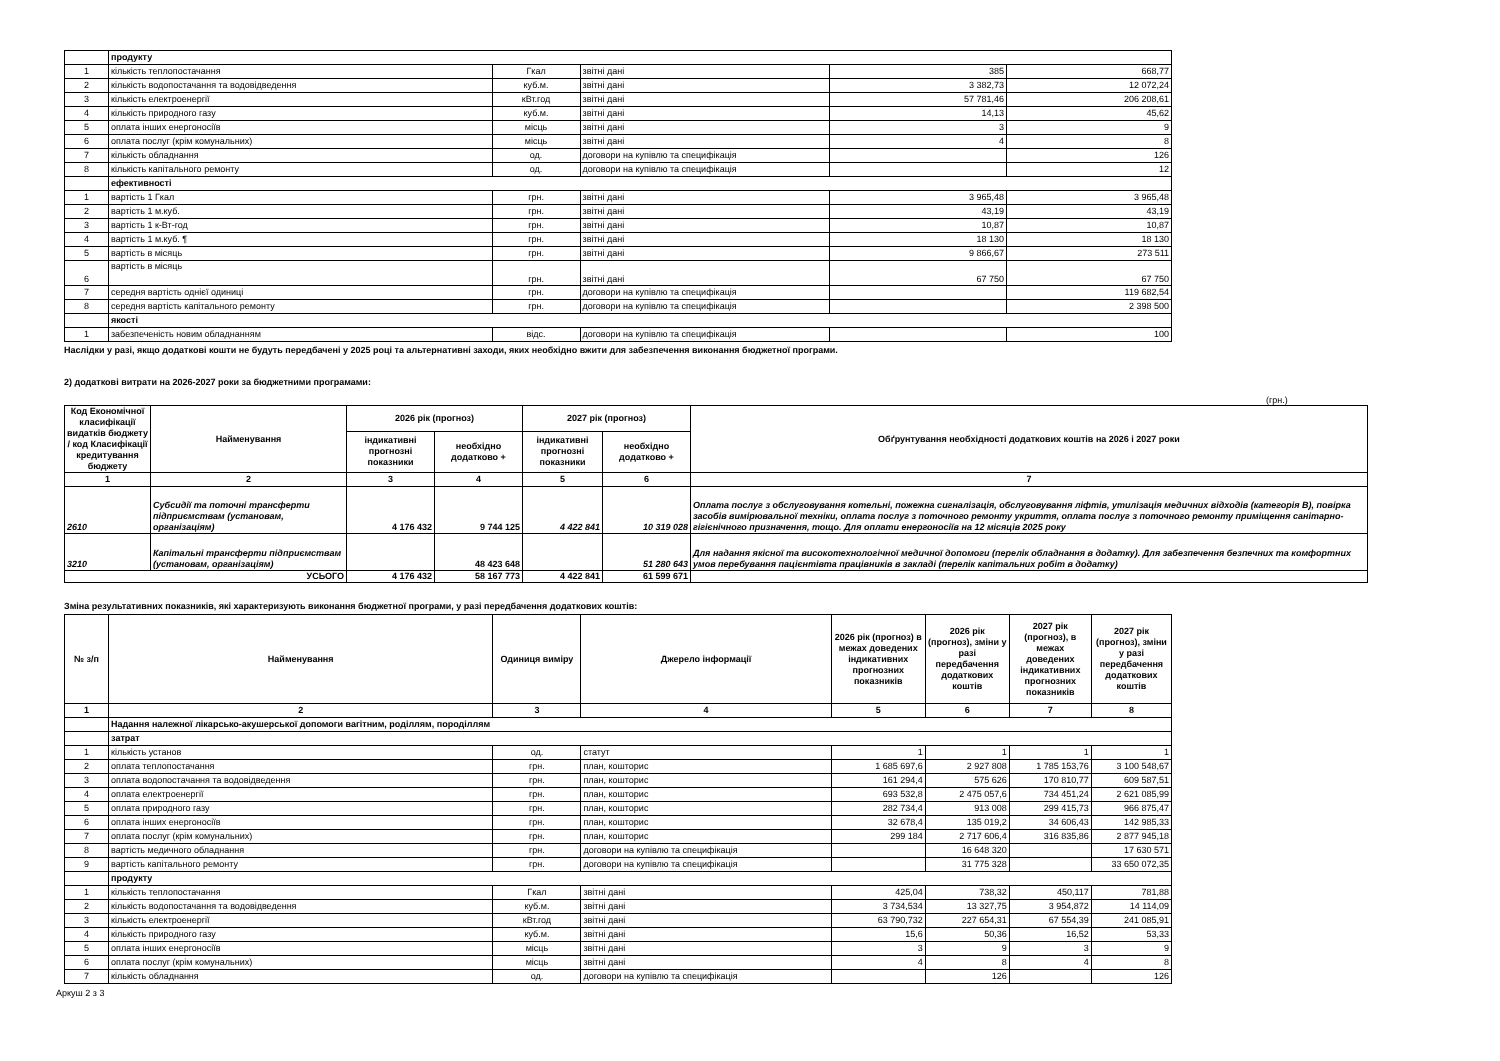| | продукту | | | | |
| 1 | кількість теплопостачання | Гкал | звітні дані | 385 | 668,77 |
| 2 | кількість водопостачання та водовідведення | куб.м. | звітні дані | 3 382,73 | 12 072,24 |
| 3 | кількість електроенергії | кВт.год | звітні дані | 57 781,46 | 206 208,61 |
| 4 | кількість природного газу | куб.м. | звітні дані | 14,13 | 45,62 |
| 5 | оплата інших енергоносіїв | місць | звітні дані | 3 | 9 |
| 6 | оплата послуг (крім комунальних) | місць | звітні дані | 4 | 8 |
| 7 | кількість обладнання | од. | договори на купівлю та специфікація | | 126 |
| 8 | кількість капітального ремонту | од. | договори на купівлю та специфікація | | 12 |
| | ефективності | | | | |
| 1 | вартість 1 Гкал | грн. | звітні дані | 3 965,48 | 3 965,48 |
| 2 | вартість 1 м.куб. | грн. | звітні дані | 43,19 | 43,19 |
| 3 | вартість 1 к-Вт-год | грн. | звітні дані | 10,87 | 10,87 |
| 4 | вартість 1 м.куб. ¶ | грн. | звітні дані | 18 130 | 18 130 |
| 5 | вартість в місяць | грн. | звітні дані | 9 866,67 | 273 511 |
| 6 | вартість в місяць | грн. | звітні дані | 67 750 | 67 750 |
| 7 | середня вартість однієї одиниці | грн. | договори на купівлю та специфікація | | 119 682,54 |
| 8 | середня вартість капітального ремонту | грн. | договори на купівлю та специфікація | | 2 398 500 |
| | якості | | | | |
| 1 | забезпеченість новим обладнанням | відс. | договори на купівлю та специфікація | | 100 |
Наслідки у разі, якщо додаткові кошти не будуть передбачені у 2025 році та альтернативні заходи, яких необхідно вжити для забезпечення виконання бюджетної програми.
2) додаткові витрати на 2026-2027 роки за бюджетними програмами:
(грн.)
| Код Економічної класифікації видатків бюджету / код Класифікації кредитування бюджету | Найменування | 2026 рік (прогноз) | | 2027 рік (прогноз) | | Обґрунтування необхідності додаткових коштів на 2026 і 2027 роки |
| --- | --- | --- | --- | --- | --- | --- |
| | | індикативні прогнозні показники | необхідно додатково + | індикативні прогнозні показники | необхідно додатково + | |
| 1 | 2 | 3 | 4 | 5 | 6 | 7 |
| 2610 | Субсидії та поточні трансферти підприємствам (установам, організаціям) | 4 176 432 | 9 744 125 | 4 422 841 | 10 319 028 | Оплата послуг з обслуговування котельні, пожежна сигналізація, обслуговування ліфтів, утилізація медичних відходів (категорія В), повірка засобів вимірювальної техніки, оплата послуг з поточного ремонту укриття, оплата послуг з поточного ремонту приміщення санітарно-гігієнічного призначення, тощо. Для оплати енергоносіїв на 12 місяців 2025 року |
| 3210 | Капітальні трансферти підприємствам (установам, організаціям) | | 48 423 648 | | 51 280 643 | Для надання якісної та високотехнологічної медичної допомоги (перелік обладнання в додатку). Для забезпечення безпечних та комфортних умов перебування пацієнтівта працівників в закладі (перелік капітальних робіт в додатку) |
| УСЬОГО | | 4 176 432 | 58 167 773 | 4 422 841 | 61 599 671 | |
Зміна результативних показників, які характеризують виконання бюджетної програми, у разі передбачення додаткових коштів:
| № з/п | Найменування | Одиниця виміру | Джерело інформації | 2026 рік (прогноз) в межах доведених індикативних прогнозних показників | 2026 рік (прогноз), зміни у разі передбачення додаткових коштів | 2027 рік (прогноз), в межах доведених індикативних прогнозних показників | 2027 рік (прогноз), зміни у разі передбачення додаткових коштів |
| --- | --- | --- | --- | --- | --- | --- | --- |
| 1 | 2 | 3 | 4 | 5 | 6 | 7 | 8 |
| | Надання належної лікарсько-акушерської допомоги вагітним, роділлям, породіллям | | | | | | |
| | затрат | | | | | | |
| 1 | кількість установ | од. | статут | 1 | 1 | 1 | 1 |
| 2 | оплата теплопостачання | грн. | план, кошторис | 1 685 697,6 | 2 927 808 | 1 785 153,76 | 3 100 548,67 |
| 3 | оплата водопостачання та водовідведення | грн. | план, кошторис | 161 294,4 | 575 626 | 170 810,77 | 609 587,51 |
| 4 | оплата електроенергії | грн. | план, кошторис | 693 532,8 | 2 475 057,6 | 734 451,24 | 2 621 085,99 |
| 5 | оплата природного газу | грн. | план, кошторис | 282 734,4 | 913 008 | 299 415,73 | 966 875,47 |
| 6 | оплата інших енергоносіїв | грн. | план, кошторис | 32 678,4 | 135 019,2 | 34 606,43 | 142 985,33 |
| 7 | оплата послуг (крім комунальних) | грн. | план, кошторис | 299 184 | 2 717 606,4 | 316 835,86 | 2 877 945,18 |
| 8 | вартість медичного обладнання | грн. | договори на купівлю та специфікація | | 16 648 320 | | 17 630 571 |
| 9 | вартість капітального ремонту | грн. | договори на купівлю та специфікація | | 31 775 328 | | 33 650 072,35 |
| | продукту | | | | | | |
| 1 | кількість теплопостачання | Гкал | звітні дані | 425,04 | 738,32 | 450,117 | 781,88 |
| 2 | кількість водопостачання та водовідведення | куб.м. | звітні дані | 3 734,534 | 13 327,75 | 3 954,872 | 14 114,09 |
| 3 | кількість електроенергії | кВт.год | звітні дані | 63 790,732 | 227 654,31 | 67 554,39 | 241 085,91 |
| 4 | кількість природного газу | куб.м. | звітні дані | 15,6 | 50,36 | 16,52 | 53,33 |
| 5 | оплата інших енергоносіїв | місць | звітні дані | 3 | 9 | 3 | 9 |
| 6 | оплата послуг (крім комунальних) | місць | звітні дані | 4 | 8 | 4 | 8 |
| 7 | кількість обладнання | од. | договори на купівлю та специфікація | | 126 | | 126 |
Аркуш 2 з 3